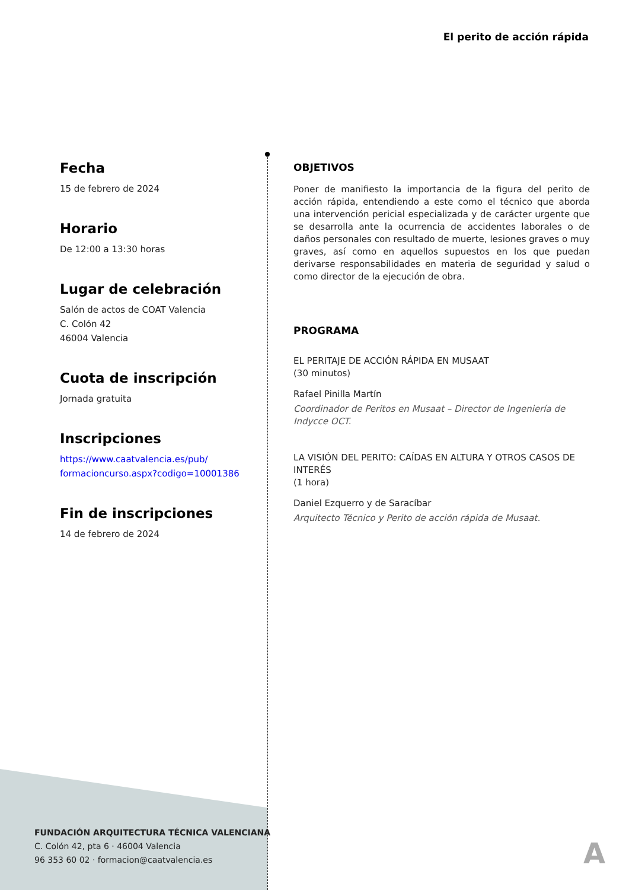El perito de acción rápida
Fecha
15 de febrero de 2024
Horario
De 12:00 a 13:30 horas
Lugar de celebración
Salón de actos de COAT Valencia
C. Colón 42
46004 Valencia
Cuota de inscripción
Jornada gratuita
Inscripciones
https://www.caatvalencia.es/pub/
formacioncurso.aspx?codigo=10001386
Fin de inscripciones
14 de febrero de 2024
OBJETIVOS
Poner de manifiesto la importancia de la figura del perito de acción rápida, entendiendo a este como el técnico que aborda una intervención pericial especializada y de carácter urgente que se desarrolla ante la ocurrencia de accidentes laborales o de daños personales con resultado de muerte, lesiones graves o muy graves, así como en aquellos supuestos en los que puedan derivarse responsabilidades en materia de seguridad y salud o como director de la ejecución de obra.
PROGRAMA
EL PERITAJE DE ACCIÓN RÁPIDA EN MUSAAT
(30 minutos)
Rafael Pinilla Martín
Coordinador de Peritos en Musaat – Director de Ingeniería de Indycce OCT.
LA VISIÓN DEL PERITO: CAÍDAS EN ALTURA Y OTROS CASOS DE INTERÉS
(1 hora)
Daniel Ezquerro y de Saracíbar
Arquitecto Técnico y Perito de acción rápida de Musaat.
FUNDACIÓN ARQUITECTURA TÉCNICA VALENCIANA
C. Colón 42, pta 6 · 46004 Valencia
96 353 60 02 · formacion@caatvalencia.es
A